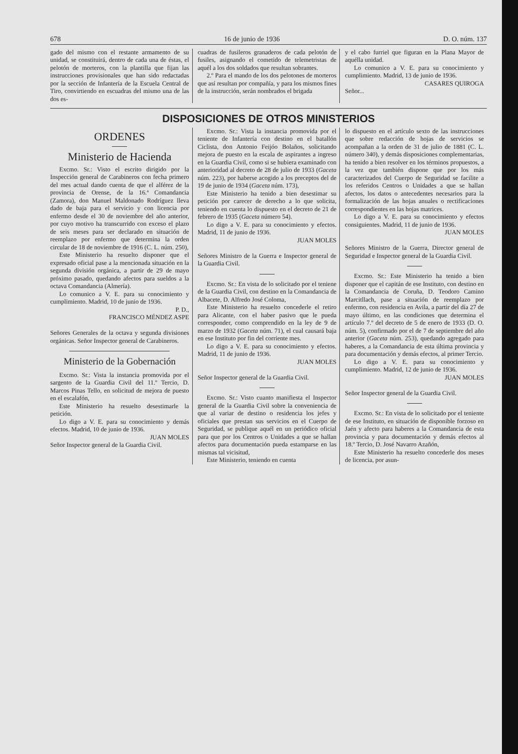678 16 de junio de 1936 D. O. núm. 137
gado del mismo con el restante armamento de su unidad, se constituirá, dentro de cada una de éstas, el pelotón de morteros, con la plantilla que fijan las instrucciones provisionales que han sido redactadas por la sección de Infantería de la Escuela Central de Tiro, convirtiendo en escuadras del mismo una de las dos es-
cuadras de fusileros granaderos de cada pelotón de fusiles, asignando el cometido de telemetristas de aquél a los dos soldados que resultan sobrantes.
2.º Para el mando de los dos pelotones de morteros que así resultan por compañía, y para los mismos fines de la instrucción, serán nombrados el brigada
y el cabo furriel que figuran en la Plana Mayor de aquélla unidad.
Lo comunico a V. E. para su conocimiento y cumplimiento. Madrid, 13 de junio de 1936.
CASARES QUIROGA
Señor...
DISPOSICIONES DE OTROS MINISTERIOS
ORDENES
Ministerio de Hacienda
Excmo. Sr.: Visto el escrito dirigido por la Inspección general de Carabineros con fecha primero del mes actual dando cuenta de que el alférez de la provincia de Orense, de la 16.ª Comandancia (Zamora), don Manuel Maldonado Rodríguez lleva dado de baja para el servicio y con licencia por enfermo desde el 30 de noviembre del año anterior, por cuyo motivo ha transcurrido con exceso el plazo de seis meses para ser declarado en situación de reemplazo por enfermo que determina la orden circular de 18 de noviembre de 1916 (C. L. núm. 250),
Este Ministerio ha resuelto disponer que el expresado oficial pase a la mencionada situación en la segunda división orgánica, a partir de 29 de mayo próximo pasado, quedando afectos para sueldos a la octava Comandancia (Almería).
Lo comunico a V. E. para su conocimiento y cumplimiento. Madrid, 10 de junio de 1936.
P. D.,
FRANCISCO MÉNDEZ ASPE
Señores Generales de la octava y segunda divisiones orgánicas. Señor Inspector general de Carabineros.
Ministerio de la Gobernación
Excmo. Sr.: Vista la instancia promovida por el sargento de la Guardia Civil del 11.º Tercio, D. Marcos Pinas Tello, en solicitud de mejora de puesto en el escalafón,
Este Ministerio ha resuelto desestimarle la petición.
Lo digo a V. E. para su conocimiento y demás efectos. Madrid, 10 de junio de 1936.
JUAN MOLES
Señor Inspector general de la Guardia Civil.
Excmo. Sr.: Vista la instancia promovida por el teniente de Infantería con destino en el batallón Ciclista, don Antonio Feijóo Bolaños, solicitando mejora de puesto en la escala de aspirantes a ingreso en la Guardia Civil, como si se hubiera examinado con anterioridad al decreto de 28 de julio de 1933 (Gaceta núm. 223), por haberse acogido a los preceptos del de 19 de junio de 1934 (Gaceta núm. 173),
Este Ministerio ha tenido a bien desestimar su petición por carecer de derecho a lo que solicita, teniendo en cuenta lo dispuesto en el decreto de 21 de febrero de 1935 (Gaceta número 54).
Lo digo a V. E. para su conocimiento y efectos. Madrid, 11 de junio de 1936.
JUAN MOLES
Señores Ministro de la Guerra e Inspector general de la Guardia Civil.
Excmo. Sr.: En vista de lo solicitado por el teniene de la Guardia Civil, con destino en la Comandancia de Albacete, D. Alfredo José Coloma,
Este Ministerio ha resuelto concederle el retiro para Alicante, con el haber pasivo que le pueda corresponder, como comprendido en la ley de 9 de marzo de 1932 (Gaceta núm. 71), el cual causará baja en ese Instituto por fin del corriente mes.
Lo digo a V. E. para su conocimiento y efectos. Madrid, 11 de junio de 1936.
JUAN MOLES
Señor Inspector general de la Guardia Civil.
Excmo. Sr.: Visto cuanto manifiesta el Inspector general de la Guardia Civil sobre la conveniencia de que al variar de destino o residencia los jefes y oficiales que prestan sus servicios en el Cuerpo de Seguridad, se publique aquél en un periódico oficial para que por los Centros o Unidades a que se hallan afectos para documentación pueda estamparse en las mismas tal vicisitud,
Este Ministerio, teniendo en cuenta
lo dispuesto en el artículo sexto de las instrucciones que sobre redacción de hojas de servicios se acompañan a la orden de 31 de julio de 1881 (C. L. número 340), y demás disposiciones complementarias, ha tenido a bien resolver en los términos propuestos, a la vez que también dispone que por los más caracterizados del Cuerpo de Seguridad se facilite a los referidos Centros o Unidades a que se hallan afectos, los datos o antecedentes necesarios para la formalización de las hojas anuales o rectificaciones correspondientes en las hojas matrices.
Lo digo a V. E. para su conocimiento y efectos consiguientes. Madrid, 11 de junio de 1936.
JUAN MOLES
Señores Ministro de la Guerra, Director general de Seguridad e Inspector general de la Guardia Civil.
Excmo. Sr.: Este Ministerio ha tenido a bien disponer que el capitán de ese Instituto, con destino en la Comandancia de Coruña, D. Teodoro Camino Marcitllach, pase a situación de reemplazo por enfermo, con residencia en Avila, a partir del día 27 de mayo último, en las condiciones que determina el artículo 7.º del decreto de 5 de enero de 1933 (D. O. núm. 5), confirmado por el de 7 de septiembre del año anterior (Gaceta núm. 253), quedando agregado para haberes, a la Comandancia de esta última provincia y para documentación y demás efectos, al primer Tercio.
Lo digo a V. E. para su conocimiento y cumplimiento. Madrid, 12 de junio de 1936.
JUAN MOLES
Señor Inspector general de la Guardia Civil.
Excmo. Sr.: En vista de lo solicitado por el teniente de ese Instituto, en situación de disponible forzoso en Jaén y afecto para haberes a la Comandancia de esta provincia y para documentación y demás efectos al 18.º Tercio, D. José Navarro Azañón,
Este Ministerio ha resuelto concederle dos meses de licencia, por asun-